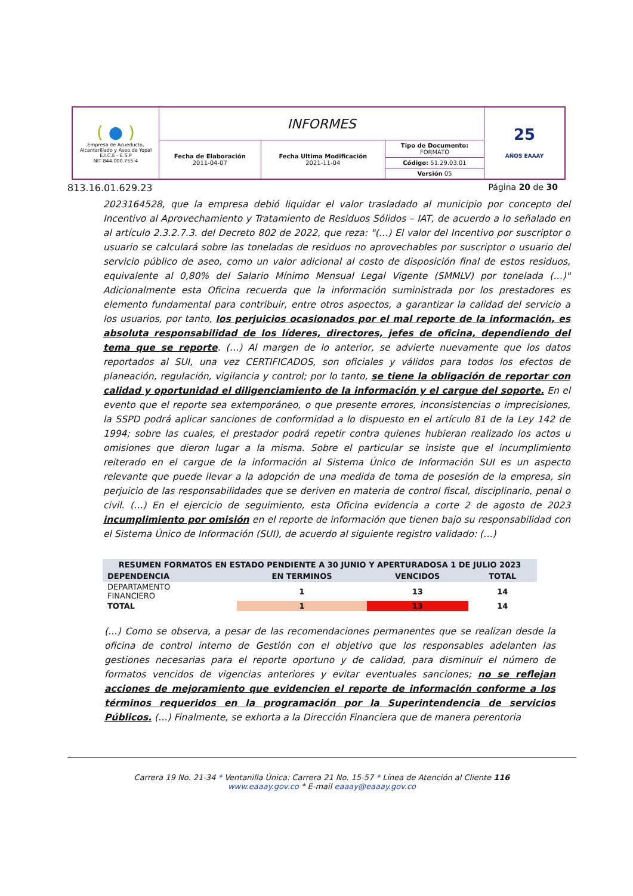| ( ● ) Empresa de Acueducto, Alcantarillado y Aseo de Yopal E.I.C.E - E.S.P NIT 844.000.755-4 | INFORMES | | | 25 AÑOS EAAAY |
| | Fecha de Elaboración 2011-04-07 | Fecha Ultima Modificación 2021-11-04 | Tipo de Documento: FORMATO Código: 51.29.03.01 Versión 05 | |
813.16.01.629.23 Página 20 de 30
2023164528, que la empresa debió liquidar el valor trasladado al municipio por concepto del Incentivo al Aprovechamiento y Tratamiento de Residuos Sólidos – IAT, de acuerdo a lo señalado en al artículo 2.3.2.7.3. del Decreto 802 de 2022, que reza: "(…) El valor del Incentivo por suscriptor o usuario se calculará sobre las toneladas de residuos no aprovechables por suscriptor o usuario del servicio público de aseo, como un valor adicional al costo de disposición final de estos residuos, equivalente al 0,80% del Salario Mínimo Mensual Legal Vigente (SMMLV) por tonelada (…)" Adicionalmente esta Oficina recuerda que la información suministrada por los prestadores es elemento fundamental para contribuir, entre otros aspectos, a garantizar la calidad del servicio a los usuarios, por tanto, los perjuicios ocasionados por el mal reporte de la información, es absoluta responsabilidad de los líderes, directores, jefes de oficina, dependiendo del tema que se reporte. (…) Al margen de lo anterior, se advierte nuevamente que los datos reportados al SUI, una vez CERTIFICADOS, son oficiales y válidos para todos los efectos de planeación, regulación, vigilancia y control; por lo tanto, se tiene la obligación de reportar con calidad y oportunidad el diligenciamiento de la información y el cargue del soporte. En el evento que el reporte sea extemporáneo, o que presente errores, inconsistencias o imprecisiones, la SSPD podrá aplicar sanciones de conformidad a lo dispuesto en el artículo 81 de la Ley 142 de 1994; sobre las cuales, el prestador podrá repetir contra quienes hubieran realizado los actos u omisiones que dieron lugar a la misma. Sobre el particular se insiste que el incumplimiento reiterado en el cargue de la información al Sistema Único de Información SUI es un aspecto relevante que puede llevar a la adopción de una medida de toma de posesión de la empresa, sin perjuicio de las responsabilidades que se deriven en materia de control fiscal, disciplinario, penal o civil. (…) En el ejercicio de seguimiento, esta Oficina evidencia a corte 2 de agosto de 2023 incumplimiento por omisión en el reporte de información que tienen bajo su responsabilidad con el Sistema Único de Información (SUI), de acuerdo al siguiente registro validado: (…)
| RESUMEN FORMATOS EN ESTADO PENDIENTE A 30 JUNIO Y APERTURADOSA 1 DE JULIO 2023 | | | |
| --- | --- | --- | --- |
| DEPENDENCIA | EN TERMINOS | VENCIDOS | TOTAL |
| DEPARTAMENTO FINANCIERO | 1 | 13 | 14 |
| TOTAL | 1 | 13 | 14 |
(…) Como se observa, a pesar de las recomendaciones permanentes que se realizan desde la oficina de control interno de Gestión con el objetivo que los responsables adelanten las gestiones necesarias para el reporte oportuno y de calidad, para disminuir el número de formatos vencidos de vigencias anteriores y evitar eventuales sanciones; no se reflejan acciones de mejoramiento que evidencien el reporte de información conforme a los términos requeridos en la programación por la Superintendencia de servicios Públicos. (…) Finalmente, se exhorta a la Dirección Financiera que de manera perentoria
Carrera 19 No. 21-34 * Ventanilla Única: Carrera 21 No. 15-57 * Línea de Atención al Cliente 116
www.eaaay.gov.co * E-mail eaaay@eaaay.gov.co